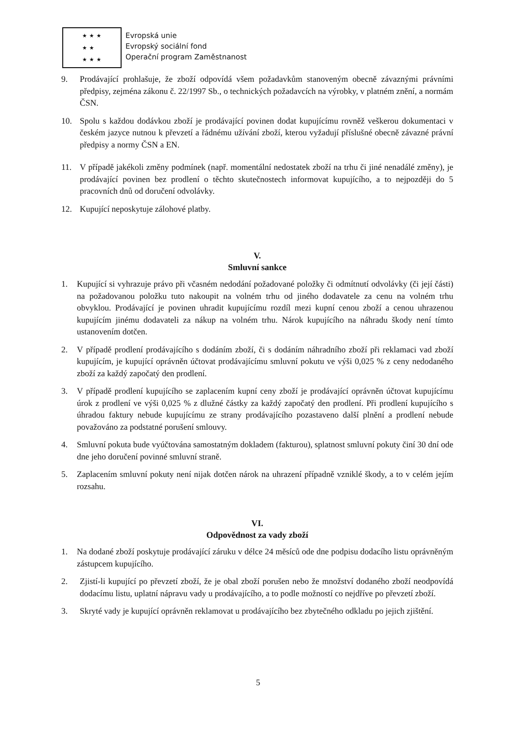★ ★ ★
★ ★
★ ★ ★
Evropská unie
Evropský sociální fond
Operační program Zaměstnanost
9. Prodávající prohlašuje, že zboží odpovídá všem požadavkům stanoveným obecně závaznými právními předpisy, zejména zákonu č. 22/1997 Sb., o technických požadavcích na výrobky, v platném znění, a normám ČSN.
10. Spolu s každou dodávkou zboží je prodávající povinen dodat kupujícímu rovněž veškerou dokumentaci v českém jazyce nutnou k převzetí a řádnému užívání zboží, kterou vyžadují příslušné obecně závazné právní předpisy a normy ČSN a EN.
11. V případě jakékoli změny podmínek (např. momentální nedostatek zboží na trhu či jiné nenadálé změny), je prodávající povinen bez prodlení o těchto skutečnostech informovat kupujícího, a to nejpozději do 5 pracovních dnů od doručení odvolávky.
12. Kupující neposkytuje zálohové platby.
V.
Smluvní sankce
1. Kupující si vyhrazuje právo při včasném nedodání požadované položky či odmítnutí odvolávky (či její části) na požadovanou položku tuto nakoupit na volném trhu od jiného dodavatele za cenu na volném trhu obvyklou. Prodávající je povinen uhradit kupujícímu rozdíl mezi kupní cenou zboží a cenou uhrazenou kupujícím jinému dodavateli za nákup na volném trhu. Nárok kupujícího na náhradu škody není tímto ustanovením dotčen.
2. V případě prodlení prodávajícího s dodáním zboží, či s dodáním náhradního zboží při reklamaci vad zboží kupujícím, je kupující oprávněn účtovat prodávajícímu smluvní pokutu ve výši 0,025 % z ceny nedodaného zboží za každý započatý den prodlení.
3. V případě prodlení kupujícího se zaplacením kupní ceny zboží je prodávající oprávněn účtovat kupujícímu úrok z prodlení ve výši 0,025 % z dlužné částky za každý započatý den prodlení. Při prodlení kupujícího s úhradou faktury nebude kupujícímu ze strany prodávajícího pozastaveno další plnění a prodlení nebude považováno za podstatné porušení smlouvy.
4. Smluvní pokuta bude vyúčtována samostatným dokladem (fakturou), splatnost smluvní pokuty činí 30 dní ode dne jeho doručení povinné smluvní straně.
5. Zaplacením smluvní pokuty není nijak dotčen nárok na uhrazení případně vzniklé škody, a to v celém jejím rozsahu.
VI.
Odpovědnost za vady zboží
1. Na dodané zboží poskytuje prodávající záruku v délce 24 měsíců ode dne podpisu dodacího listu oprávněným zástupcem kupujícího.
2. Zjistí-li kupující po převzetí zboží, že je obal zboží porušen nebo že množství dodaného zboží neodpovídá dodacímu listu, uplatní nápravu vady u prodávajícího, a to podle možností co nejdříve po převzetí zboží.
3. Skryté vady je kupující oprávněn reklamovat u prodávajícího bez zbytečného odkladu po jejich zjištění.
5